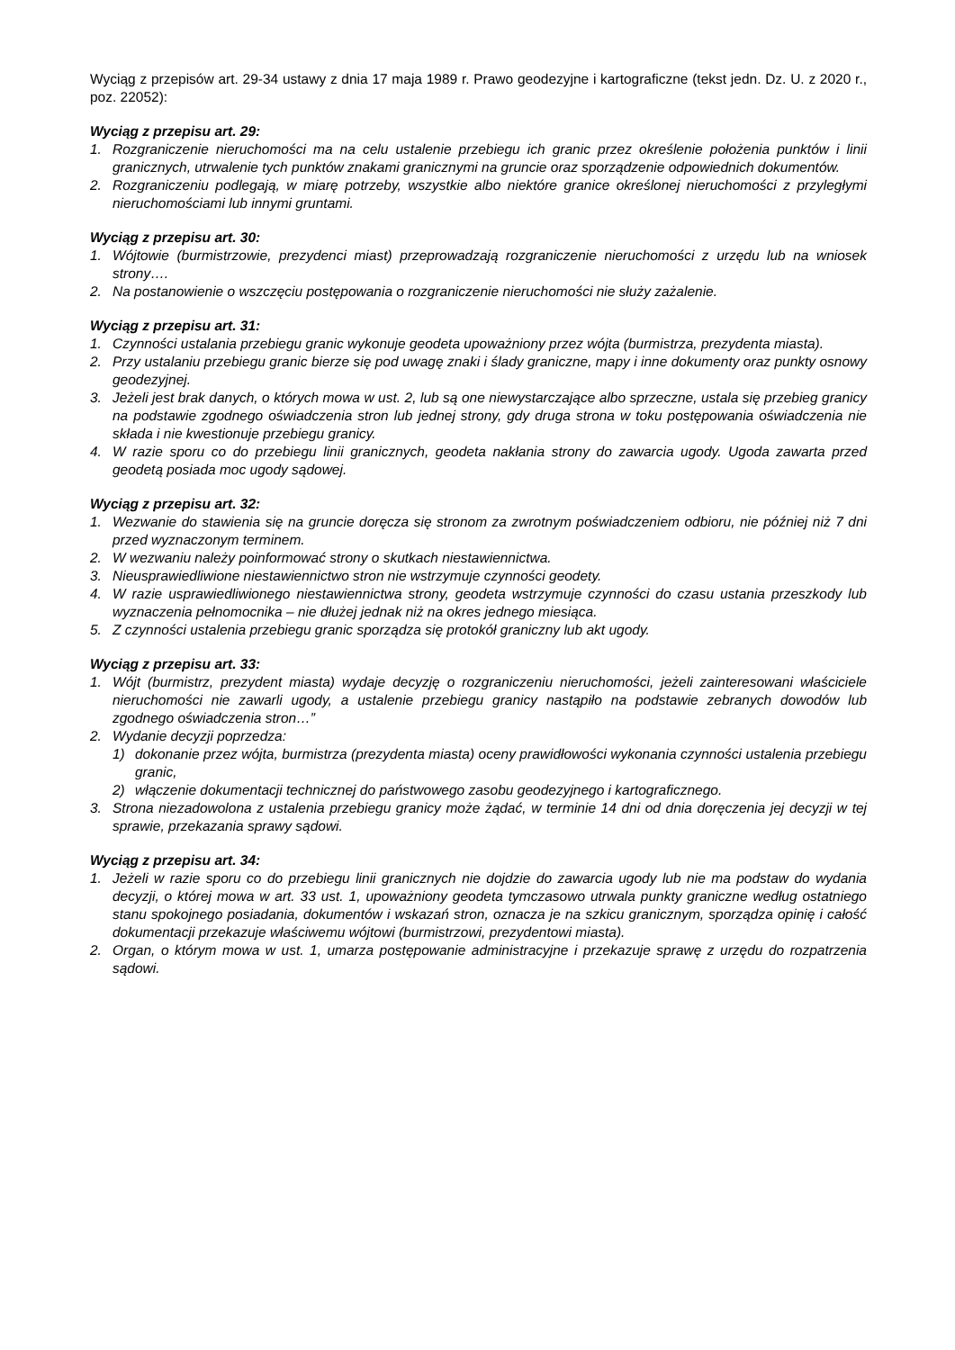Wyciąg z przepisów art. 29-34 ustawy z dnia 17 maja 1989 r. Prawo geodezyjne i kartograficzne (tekst jedn. Dz. U. z 2020 r., poz. 22052):
Wyciąg z przepisu art. 29:
1. Rozgraniczenie nieruchomości ma na celu ustalenie przebiegu ich granic przez określenie położenia punktów i linii granicznych, utrwalenie tych punktów znakami granicznymi na gruncie oraz sporządzenie odpowiednich dokumentów.
2. Rozgraniczeniu podlegają, w miarę potrzeby, wszystkie albo niektóre granice określonej nieruchomości z przyległymi nieruchomościami lub innymi gruntami.
Wyciąg z przepisu art. 30:
1. Wójtowie (burmistrzowie, prezydenci miast) przeprowadzają rozgraniczenie nieruchomości z urzędu lub na wniosek strony….
2. Na postanowienie o wszczęciu postępowania o rozgraniczenie nieruchomości nie służy zażalenie.
Wyciąg z przepisu art. 31:
1. Czynności ustalania przebiegu granic wykonuje geodeta upoważniony przez wójta (burmistrza, prezydenta miasta).
2. Przy ustalaniu przebiegu granic bierze się pod uwagę znaki i ślady graniczne, mapy i inne dokumenty oraz punkty osnowy geodezyjnej.
3. Jeżeli jest brak danych, o których mowa w ust. 2, lub są one niewystarczające albo sprzeczne, ustala się przebieg granicy na podstawie zgodnego oświadczenia stron lub jednej strony, gdy druga strona w toku postępowania oświadczenia nie składa i nie kwestionuje przebiegu granicy.
4. W razie sporu co do przebiegu linii granicznych, geodeta nakłania strony do zawarcia ugody. Ugoda zawarta przed geodetą posiada moc ugody sądowej.
Wyciąg z przepisu art. 32:
1. Wezwanie do stawienia się na gruncie doręcza się stronom za zwrotnym poświadczeniem odbioru, nie później niż 7 dni przed wyznaczonym terminem.
2. W wezwaniu należy poinformować strony o skutkach niestawiennictwa.
3. Nieusprawiedliwione niestawiennictwo stron nie wstrzymuje czynności geodety.
4. W razie usprawiedliwionego niestawiennictwa strony, geodeta wstrzymuje czynności do czasu ustania przeszkody lub wyznaczenia pełnomocnika – nie dłużej jednak niż na okres jednego miesiąca.
5. Z czynności ustalenia przebiegu granic sporządza się protokół graniczny lub akt ugody.
Wyciąg z przepisu art. 33:
1. Wójt (burmistrz, prezydent miasta) wydaje decyzję o rozgraniczeniu nieruchomości, jeżeli zainteresowani właściciele nieruchomości nie zawarli ugody, a ustalenie przebiegu granicy nastąpiło na podstawie zebranych dowodów lub zgodnego oświadczenia stron…”
2. Wydanie decyzji poprzedza:
1) dokonanie przez wójta, burmistrza (prezydenta miasta) oceny prawidłowości wykonania czynności ustalenia przebiegu granic,
2) włączenie dokumentacji technicznej do państwowego zasobu geodezyjnego i kartograficznego.
3. Strona niezadowolona z ustalenia przebiegu granicy może żądać, w terminie 14 dni od dnia doręczenia jej decyzji w tej sprawie, przekazania sprawy sądowi.
Wyciąg z przepisu art. 34:
1. Jeżeli w razie sporu co do przebiegu linii granicznych nie dojdzie do zawarcia ugody lub nie ma podstaw do wydania decyzji, o której mowa w art. 33 ust. 1, upoważniony geodeta tymczasowo utrwala punkty graniczne według ostatniego stanu spokojnego posiadania, dokumentów i wskazań stron, oznacza je na szkicu granicznym, sporządza opinię i całość dokumentacji przekazuje właściwemu wójtowi (burmistrzowi, prezydentowi miasta).
2. Organ, o którym mowa w ust. 1, umarza postępowanie administracyjne i przekazuje sprawę z urzędu do rozpatrzenia sądowi.